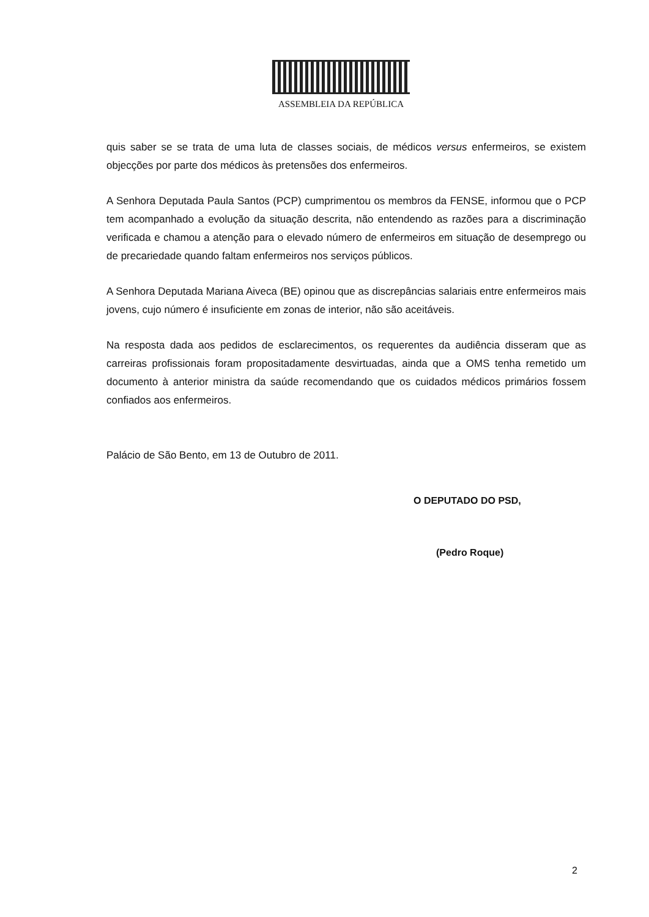ASSEMBLEIA DA REPÚBLICA
quis saber se se trata de uma luta de classes sociais, de médicos versus enfermeiros, se existem objecções por parte dos médicos às pretensões dos enfermeiros.
A Senhora Deputada Paula Santos (PCP) cumprimentou os membros da FENSE, informou que o PCP tem acompanhado a evolução da situação descrita, não entendendo as razões para a discriminação verificada e chamou a atenção para o elevado número de enfermeiros em situação de desemprego ou de precariedade quando faltam enfermeiros nos serviços públicos.
A Senhora Deputada Mariana Aiveca (BE) opinou que as discrepâncias salariais entre enfermeiros mais jovens, cujo número é insuficiente em zonas de interior, não são aceitáveis.
Na resposta dada aos pedidos de esclarecimentos, os requerentes da audiência disseram que as carreiras profissionais foram propositadamente desvirtuadas, ainda que a OMS tenha remetido um documento à anterior ministra da saúde recomendando que os cuidados médicos primários fossem confiados aos enfermeiros.
Palácio de São Bento, em 13 de Outubro de 2011.
O DEPUTADO DO PSD,
(Pedro Roque)
2